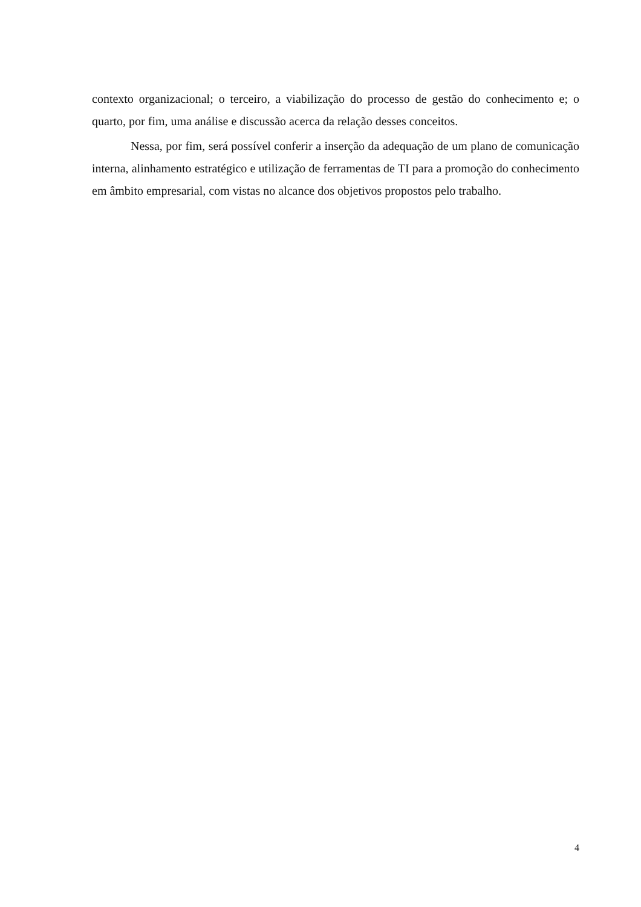contexto organizacional; o terceiro, a viabilização do processo de gestão do conhecimento e; o quarto, por fim, uma análise e discussão acerca da relação desses conceitos.
Nessa, por fim, será possível conferir a inserção da adequação de um plano de comunicação interna, alinhamento estratégico e utilização de ferramentas de TI para a promoção do conhecimento em âmbito empresarial, com vistas no alcance dos objetivos propostos pelo trabalho.
4